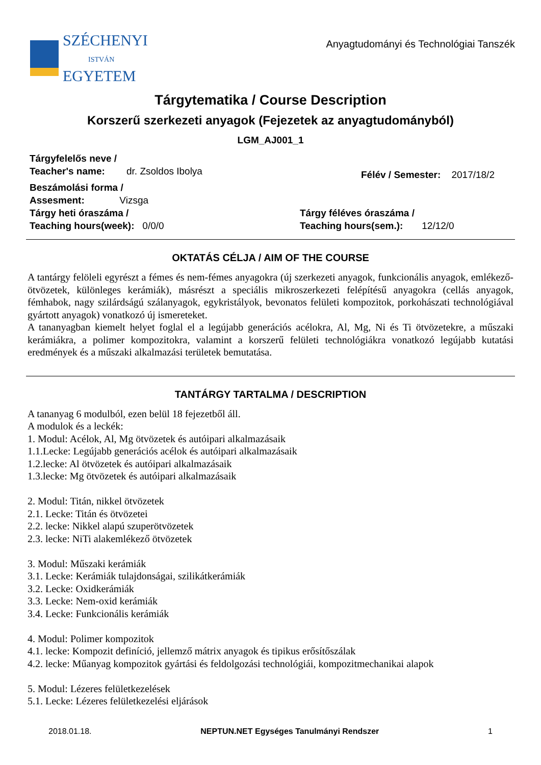SZÉCHENYI
ISTVÁN
EGYETEM
Anyagtudományi és Technológiai Tanszék
Tárgytematika / Course Description
Korszerű szerkezeti anyagok (Fejezetek az anyagtudományból)
LGM_AJ001_1
Tárgyfelelős neve /
Teacher's name: dr. Zsoldos Ibolya
Félév / Semester: 2017/18/2
Beszámolási forma /
Assesment: Vizsga
Tárgy heti óraszáma /
Teaching hours(week): 0/0/0
Tárgy féléves óraszáma /
Teaching hours(sem.): 12/12/0
OKTATÁS CÉLJA / AIM OF THE COURSE
A tantárgy felöleli egyrészt a fémes és nem-fémes anyagokra (új szerkezeti anyagok, funkcionális anyagok, emlékező-ötvözetek, különleges kerámiák), másrészt a speciális mikroszerkezeti felépítésű anyagokra (cellás anyagok, fémhabok, nagy szilárdságú szálanyagok, egykristályok, bevonatos felületi kompozitok, porkohászati technológiával gyártott anyagok) vonatkozó új ismereteket.
A tananyagban kiemelt helyet foglal el a legújabb generációs acélokra, Al, Mg, Ni és Ti ötvözetekre, a műszaki kerámiákra, a polimer kompozitokra, valamint a korszerű felületi technológiákra vonatkozó legújabb kutatási eredmények és a műszaki alkalmazási területek bemutatása.
TANTÁRGY TARTALMA / DESCRIPTION
A tananyag 6 modulból, ezen belül 18 fejezetből áll.
A modulok és a leckék:
1. Modul: Acélok, Al, Mg ötvözetek és autóipari alkalmazásaik
1.1.Lecke: Legújabb generációs acélok és autóipari alkalmazásaik
1.2.lecke: Al ötvözetek és autóipari alkalmazásaik
1.3.lecke: Mg ötvözetek és autóipari alkalmazásaik
2. Modul: Titán, nikkel ötvözetek
2.1. Lecke: Titán és ötvözetei
2.2. lecke: Nikkel alapú szuperötvözetek
2.3. lecke: NiTi alakemlékező ötvözetek
3. Modul: Műszaki kerámiák
3.1. Lecke: Kerámiák tulajdonságai, szilikátkerámiák
3.2. Lecke: Oxidkerámiák
3.3. Lecke: Nem-oxid kerámiák
3.4. Lecke: Funkcionális kerámiák
4. Modul: Polimer kompozitok
4.1. lecke: Kompozit definíció, jellemző mátrix anyagok és tipikus erősítőszálak
4.2. lecke: Műanyag kompozitok gyártási és feldolgozási technológiái, kompozitmechanikai alapok
5. Modul: Lézeres felületkezelések
5.1. Lecke: Lézeres felületkezelési eljárások
2018.01.18. NEPTUN.NET Egységes Tanulmányi Rendszer 1